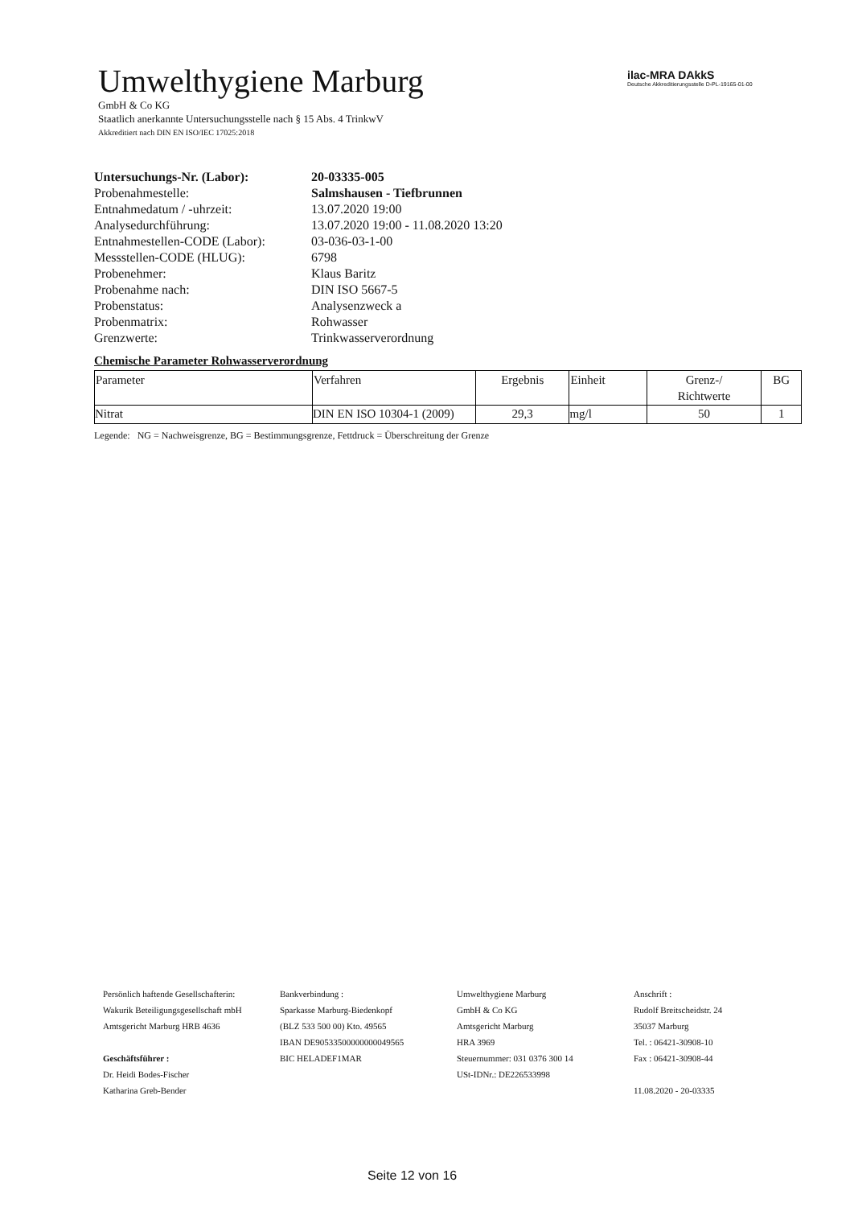Umwelthygiene Marburg
GmbH & Co KG
Staatlich anerkannte Untersuchungsstelle nach § 15 Abs. 4 TrinkwV
Akkreditiert nach DIN EN ISO/IEC 17025:2018
ilac-MRA DAkkS
Deutsche Akkreditierungsstelle D-PL-19165-01-00
| Untersuchungs-Nr. (Labor): | 20-03335-005 |
| Probenahmestelle: | Salmshausen - Tiefbrunnen |
| Entnahmedatum / -uhrzeit: | 13.07.2020 19:00 |
| Analysedurchführung: | 13.07.2020 19:00 - 11.08.2020 13:20 |
| Entnahmestellen-CODE (Labor): | 03-036-03-1-00 |
| Messstellen-CODE (HLUG): | 6798 |
| Probenehmer: | Klaus Baritz |
| Probenahme nach: | DIN ISO 5667-5 |
| Probenstatus: | Analysenzweck a |
| Probenmatrix: | Rohwasser |
| Grenzwerte: | Trinkwasserverordnung |
Chemische Parameter Rohwasserverordnung
| Parameter | Verfahren | Ergebnis | Einheit | Grenz-/ Richtwerte | BG |
| --- | --- | --- | --- | --- | --- |
| Nitrat | DIN EN ISO 10304-1 (2009) | 29,3 | mg/l | 50 | 1 |
Legende: NG = Nachweisgrenze, BG = Bestimmungsgrenze, Fettdruck = Überschreitung der Grenze
Persönlich haftende Gesellschafterin:
Wakurik Beteiligungsgesellschaft mbH
Amtsgericht Marburg HRB 4636
Geschäftsführer :
Dr. Heidi Bodes-Fischer
Katharina Greb-Bender
Bankverbindung :
Sparkasse Marburg-Biedenkopf
(BLZ 533 500 00) Kto. 49565
IBAN DE90533500000000049565
BIC HELADEF1MAR
Umwelthygiene Marburg
GmbH & Co KG
Amtsgericht Marburg
HRA 3969
Steuernummer: 031 0376 300 14
USt-IDNr.: DE226533998
Anschrift :
Rudolf Breitscheidstr. 24
35037 Marburg
Tel. : 06421-30908-10
Fax : 06421-30908-44
11.08.2020 - 20-03335
Seite 12 von 16